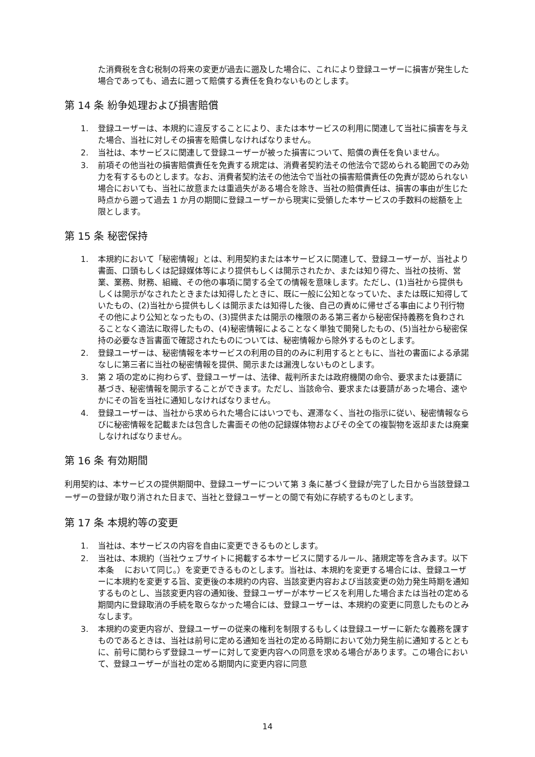た消費税を含む税制の将来の変更が過去に遡及した場合に、これにより登録ユーザーに損害が発生した場合であっても、過去に遡って賠償する責任を負わないものとします。
第 14 条 紛争処理および損害賠償
1. 登録ユーザーは、本規約に違反することにより、または本サービスの利用に関連して当社に損害を与えた場合、当社に対しその損害を賠償しなければなりません。
2. 当社は、本サービスに関連して登録ユーザーが被った損害について、賠償の責任を負いません。
3. 前項その他当社の損害賠償責任を免責する規定は、消費者契約法その他法令で認められる範囲でのみ効力を有するものとします。なお、消費者契約法その他法令で当社の損害賠償責任の免責が認められない場合においても、当社に故意または重過失がある場合を除き、当社の賠償責任は、損害の事由が生じた時点から遡って過去 1 か月の期間に登録ユーザーから現実に受領した本サービスの手数料の総額を上限とします。
第 15 条 秘密保持
1. 本規約において「秘密情報」とは、利用契約または本サービスに関連して、登録ユーザーが、当社より書面、口頭もしくは記録媒体等により提供もしくは開示されたか、または知り得た、当社の技術、営業、業務、財務、組織、その他の事項に関する全ての情報を意味します。ただし、(1)当社から提供もしくは開示がなされたときまたは知得したときに、既に一般に公知となっていた、または既に知得していたもの、(2)当社から提供もしくは開示または知得した後、自己の責めに帰せざる事由により刊行物その他により公知となったもの、(3)提供または開示の権限のある第三者から秘密保持義務を負わされることなく適法に取得したもの、(4)秘密情報によることなく単独で開発したもの、(5)当社から秘密保持の必要なき旨書面で確認されたものについては、秘密情報から除外するものとします。
2. 登録ユーザーは、秘密情報を本サービスの利用の目的のみに利用するとともに、当社の書面による承諾なしに第三者に当社の秘密情報を提供、開示または漏洩しないものとします。
3. 第 2 項の定めに拘わらず、登録ユーザーは、法律、裁判所または政府機関の命令、要求または要請に基づき、秘密情報を開示することができます。ただし、当該命令、要求または要請があった場合、速やかにその旨を当社に通知しなければなりません。
4. 登録ユーザーは、当社から求められた場合にはいつでも、遅滞なく、当社の指示に従い、秘密情報ならびに秘密情報を記載または包含した書面その他の記録媒体物およびその全ての複製物を返却または廃棄しなければなりません。
第 16 条 有効期間
利用契約は、本サービスの提供期間中、登録ユーザーについて第 3 条に基づく登録が完了した日から当該登録ユーザーの登録が取り消された日まで、当社と登録ユーザーとの間で有効に存続するものとします。
第 17 条 本規約等の変更
1. 当社は、本サービスの内容を自由に変更できるものとします。
2. 当社は、本規約（当社ウェブサイトに掲載する本サービスに関するルール、諸規定等を含みます。以下本条　 において同じ。）を変更できるものとします。当社は、本規約を変更する場合には、登録ユーザーに本規約を変更する旨、変更後の本規約の内容、当該変更内容および当該変更の効力発生時期を通知するものとし、当該変更内容の通知後、登録ユーザーが本サービスを利用した場合または当社の定める期間内に登録取消の手続を取らなかった場合には、登録ユーザーは、本規約の変更に同意したものとみなします。
3. 本規約の変更内容が、登録ユーザーの従来の権利を制限するもしくは登録ユーザーに新たな義務を課すものであるときは、当社は前号に定める通知を当社の定める時期において効力発生前に通知するとともに、前号に関わらず登録ユーザーに対して変更内容への同意を求める場合があります。この場合において、登録ユーザーが当社の定める期間内に変更内容に同意
14